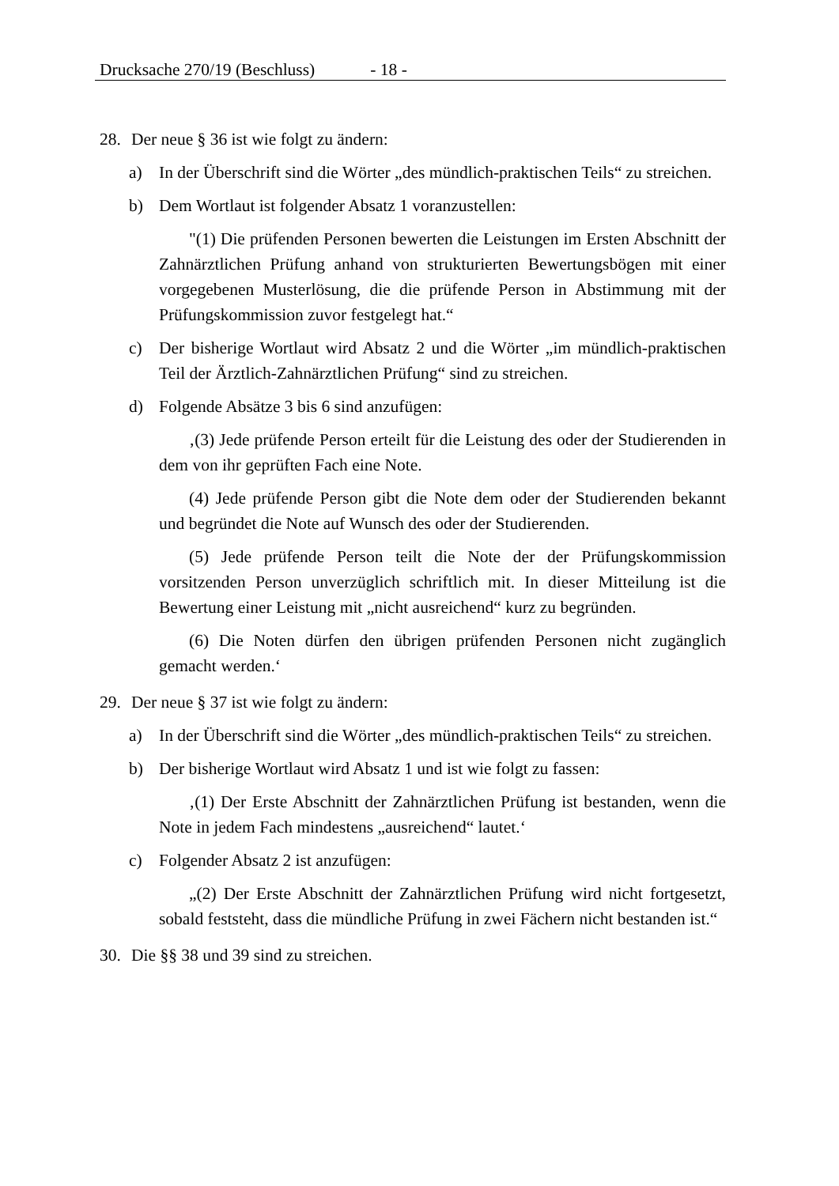Drucksache 270/19 (Beschluss) - 18 -
28. Der neue § 36 ist wie folgt zu ändern:
a) In der Überschrift sind die Wörter „des mündlich-praktischen Teils“ zu streichen.
b) Dem Wortlaut ist folgender Absatz 1 voranzustellen:
"(1) Die prüfenden Personen bewerten die Leistungen im Ersten Abschnitt der Zahnärztlichen Prüfung anhand von strukturierten Bewertungsbögen mit einer vorgegebenen Musterlösung, die die prüfende Person in Abstimmung mit der Prüfungskommission zuvor festgelegt hat.“
c) Der bisherige Wortlaut wird Absatz 2 und die Wörter „im mündlich-praktischen Teil der Ärztlich-Zahnärztlichen Prüfung“ sind zu streichen.
d) Folgende Absätze 3 bis 6 sind anzufügen:
‚(3) Jede prüfende Person erteilt für die Leistung des oder der Studierenden in dem von ihr geprüften Fach eine Note.
(4) Jede prüfende Person gibt die Note dem oder der Studierenden bekannt und begründet die Note auf Wunsch des oder der Studierenden.
(5) Jede prüfende Person teilt die Note der der Prüfungskommission vorsitzenden Person unverzüglich schriftlich mit. In dieser Mitteilung ist die Bewertung einer Leistung mit „nicht ausreichend“ kurz zu begründen.
(6) Die Noten dürfen den übrigen prüfenden Personen nicht zugänglich gemacht werden.‘
29. Der neue § 37 ist wie folgt zu ändern:
a) In der Überschrift sind die Wörter „des mündlich-praktischen Teils“ zu streichen.
b) Der bisherige Wortlaut wird Absatz 1 und ist wie folgt zu fassen:
‚(1) Der Erste Abschnitt der Zahnärztlichen Prüfung ist bestanden, wenn die Note in jedem Fach mindestens „ausreichend“ lautet.‘
c) Folgender Absatz 2 ist anzufügen:
„(2) Der Erste Abschnitt der Zahnärztlichen Prüfung wird nicht fortgesetzt, sobald feststeht, dass die mündliche Prüfung in zwei Fächern nicht bestanden ist.“
30. Die §§ 38 und 39 sind zu streichen.